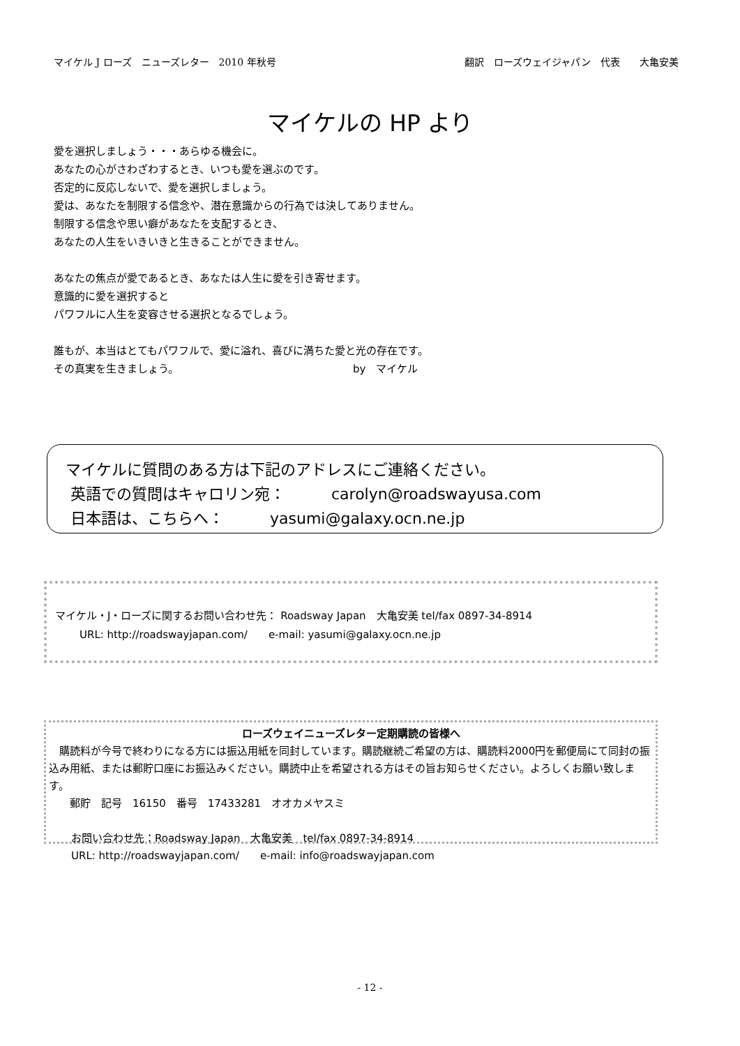マイケル J ローズ　ニューズレター　2010 年秋号 翻訳　ローズウェイジャパン　代表　　大亀安美
マイケルの HP より
愛を選択しましょう・・・あらゆる機会に。
あなたの心がさわざわするとき、いつも愛を選ぶのです。
否定的に反応しないで、愛を選択しましょう。
愛は、あなたを制限する信念や、潜在意識からの行為では決してありません。
制限する信念や思い癖があなたを支配するとき、
あなたの人生をいきいきと生きることができません。
あなたの焦点が愛であるとき、あなたは人生に愛を引き寄せます。
意識的に愛を選択すると
パワフルに人生を変容させる選択となるでしょう。
誰もが、本当はとてもパワフルで、愛に溢れ、喜びに満ちた愛と光の存在です。
その真実を生きましょう。 by　マイケル
マイケルに質問のある方は下記のアドレスにご連絡ください。
英語での質問はキャロリン宛：　　　carolyn@roadswayusa.com
日本語は、こちらへ：　　　yasumi@galaxy.ocn.ne.jp
マイケル・J・ローズに関するお問い合わせ先： Roadsway Japan　大亀安美 tel/fax 0897-34-8914
URL: http://roadswayjapan.com/　　e-mail: yasumi@galaxy.ocn.ne.jp
ローズウェイニューズレター定期購読の皆様へ
　購読料が今号で終わりになる方には振込用紙を同封しています。購読継続ご希望の方は、購読料2000円を郵便局にて同封の振込み用紙、または郵貯口座にお振込みください。購読中止を希望される方はその旨お知らせください。よろしくお願い致します。
郵貯　記号　16150　番号　17433281　オオカメヤスミ
お問い合わせ先：Roadsway Japan　大亀安美　tel/fax 0897-34-8914
URL: http://roadswayjapan.com/　　e-mail: info@roadswayjapan.com
- 12 -